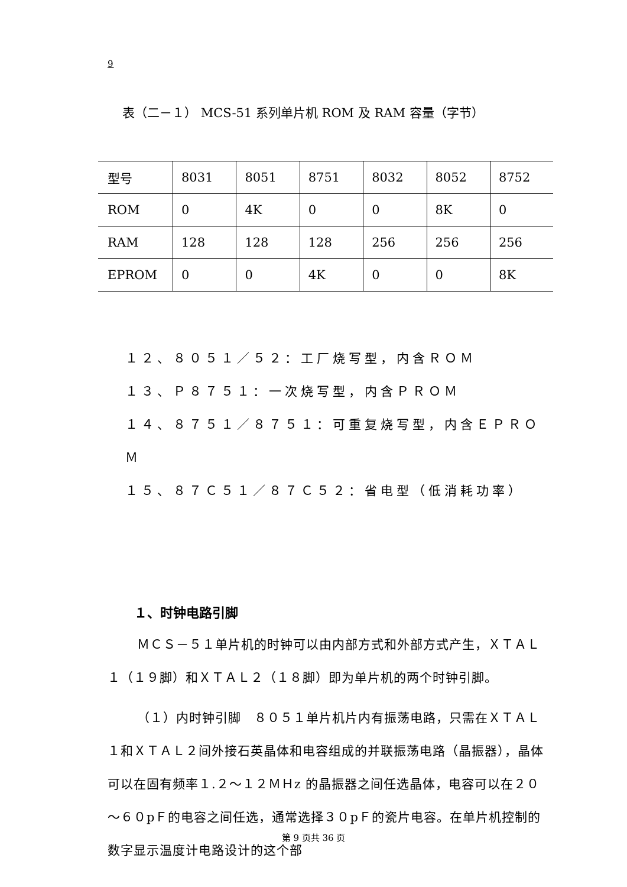9
表（二－１） MCS-51 系列单片机 ROM 及 RAM 容量（字节）
| 型号 | 8031 | 8051 | 8751 | 8032 | 8052 | 8752 |
| ROM | 0 | 4K | 0 | 0 | 8K | 0 |
| RAM | 128 | 128 | 128 | 256 | 256 | 256 |
| EPROM | 0 | 0 | 4K | 0 | 0 | 8K |
１２、８０５１／５２：工厂烧写型，内含ＲＯＭ
１３、Ｐ８７５１：一次烧写型，内含ＰＲＯＭ
１４、８７５１／８７５１：可重复烧写型，内含ＥＰＲＯＭ
１５、８７Ｃ５１／８７Ｃ５２：省电型（低消耗功率）
１、时钟电路引脚
ＭＣＳ－５１单片机的时钟可以由内部方式和外部方式产生，ＸＴＡＬ１（１９脚）和ＸＴＡＬ２（１８脚）即为单片机的两个时钟引脚。
（１）内时钟引脚　８０５１单片机片内有振荡电路，只需在ＸＴＡＬ１和ＸＴＡＬ２间外接石英晶体和电容组成的并联振荡电路（晶振器），晶体可以在固有频率１.２～１２ＭＨz 的晶振器之间任选晶体，电容可以在２０～６０pＦ的电容之间任选，通常选择３０pＦ的瓷片电容。在单片机控制的数字显示温度计电路设计的这个部
第 9 页共 36 页